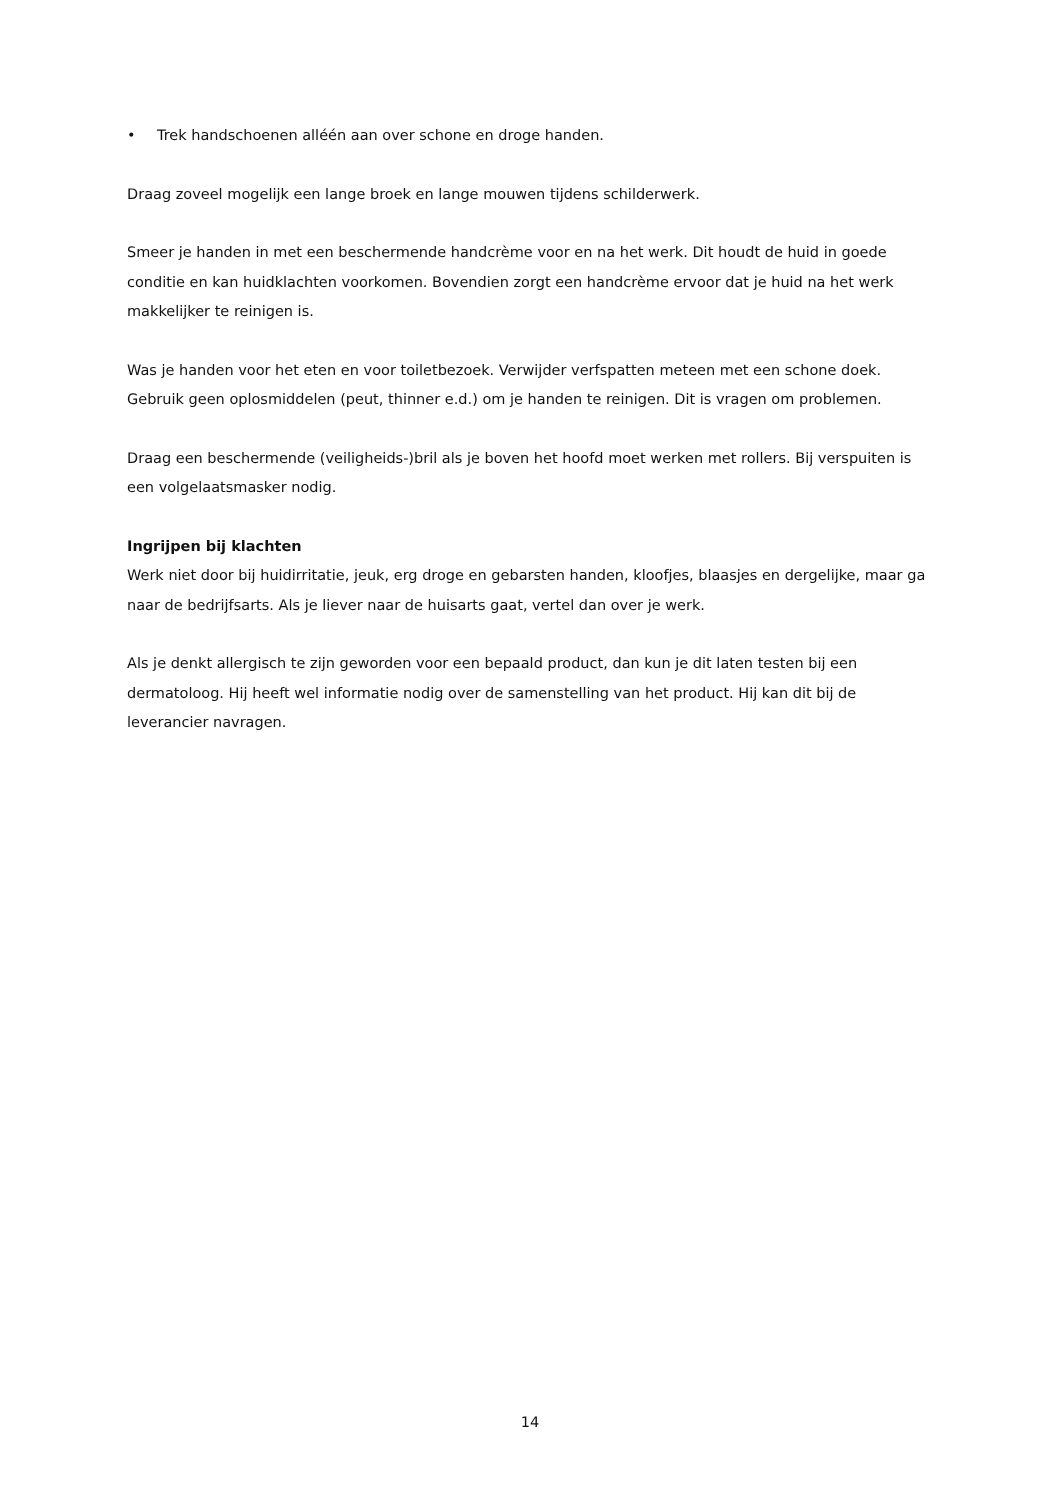• Trek handschoenen alléén aan over schone en droge handen.
Draag zoveel mogelijk een lange broek en lange mouwen tijdens schilderwerk.
Smeer je handen in met een beschermende handcrème voor en na het werk. Dit houdt de huid in goede conditie en kan huidklachten voorkomen. Bovendien zorgt een handcrème ervoor dat je huid na het werk makkelijker te reinigen is.
Was je handen voor het eten en voor toiletbezoek. Verwijder verfspatten meteen met een schone doek. Gebruik geen oplosmiddelen (peut, thinner e.d.) om je handen te reinigen. Dit is vragen om problemen.
Draag een beschermende (veiligheids-)bril als je boven het hoofd moet werken met rollers. Bij verspuiten is een volgelaatsmasker nodig.
Ingrijpen bij klachten
Werk niet door bij huidirritatie, jeuk, erg droge en gebarsten handen, kloofjes, blaasjes en dergelijke, maar ga naar de bedrijfsarts. Als je liever naar de huisarts gaat, vertel dan over je werk.
Als je denkt allergisch te zijn geworden voor een bepaald product, dan kun je dit laten testen bij een dermatoloog. Hij heeft wel informatie nodig over de samenstelling van het product. Hij kan dit bij de leverancier navragen.
14